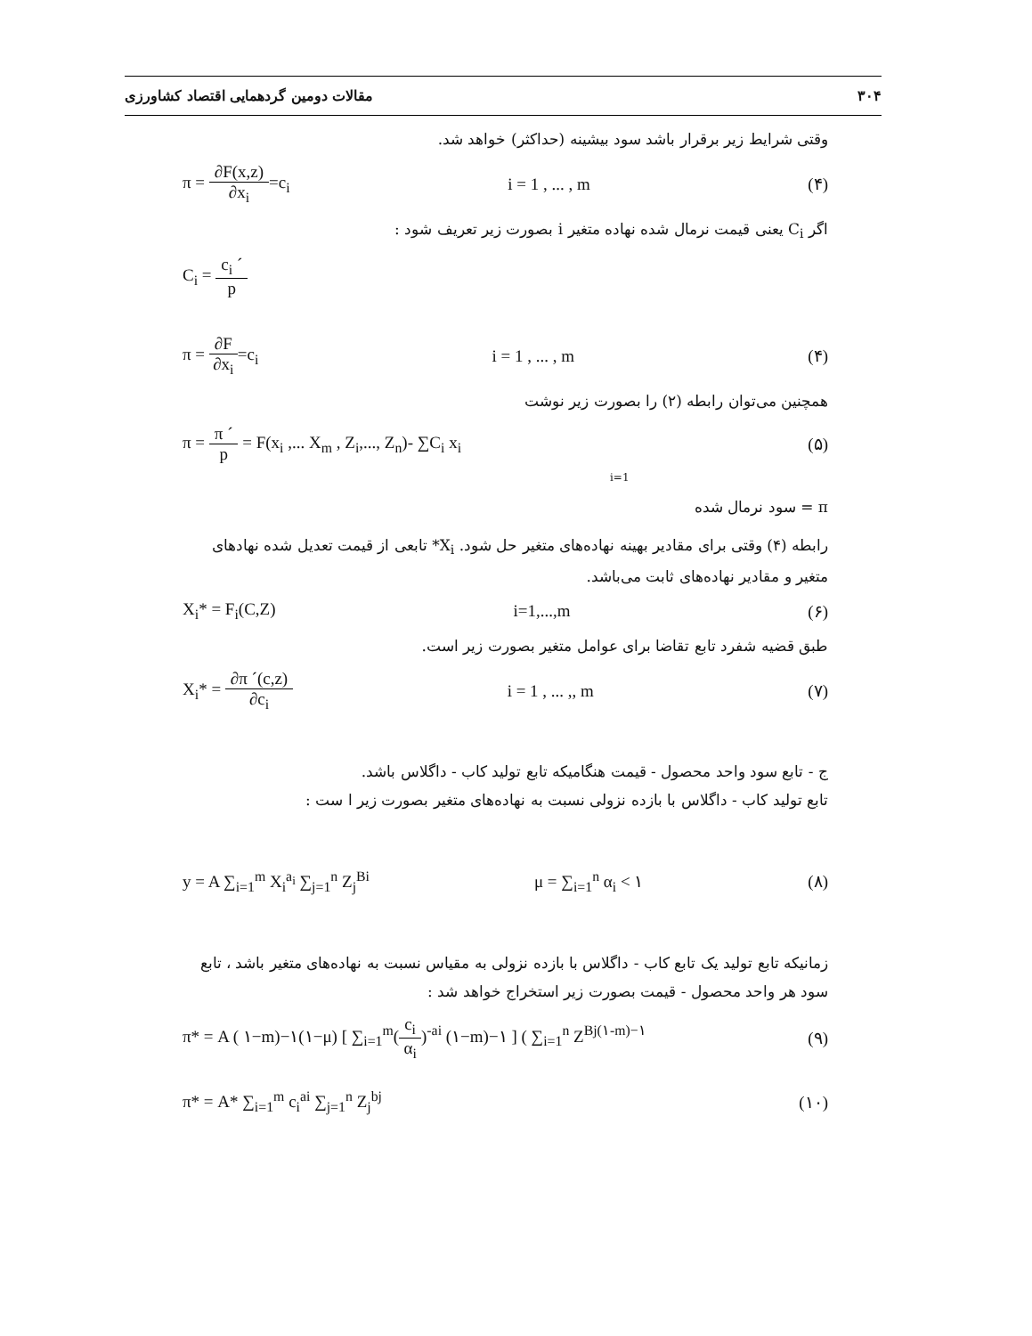۳۰۴ مقالات دومین گردهمایی اقتصاد کشاورزی
وقتی شرایط زیر برقرار باشد سود بیشینه (حداکثر) خواهد شد.
π = ∂F(x,z) ∂x<sub>i</sub>=c<sub>i</sub> i = 1 , ... , m (۴)
اگر C<sub>i</sub> یعنی قیمت نرمال شده نهاده متغیر i بصورت زیر تعریف شود :
C<sub>i</sub> = c<sub>i</sub> ´ p
π = ∂F ∂x<sub>i</sub>=c<sub>i</sub> i = 1 , ... , m (۴)
همچنین می‌توان رابطه (۲) را بصورت زیر نوشت
π = π ´ p = F(x<sub>i</sub> ,... X<sub>m</sub> , Z<sub>i</sub>,..., Z<sub>n</sub>)- ∑C<sub>i</sub> x<sub>i</sub> (۵)
i=1
π = سود نرمال شده
رابطه (۴) وقتی برای مقادیر بهینه نهاده‌های متغیر حل شود. X<sub>i</sub>* تابعی از قیمت تعدیل شده نهادهای متغیر و مقادیر نهاده‌های ثابت می‌باشد.
X<sub>i</sub>* = F<sub>i</sub>(C,Z) i=1,...,m (۶)
طبق قضیه شفرد تابع تقاضا برای عوامل متغیر بصورت زیر است.
X<sub>i</sub>* = ∂π ´(c,z) ∂c<sub>i</sub> i = 1 , ... ,, m (۷)
ج - تابع سود واحد محصول - قیمت هنگامیکه تابع تولید کاب - داگلاس باشد.
تابع تولید کاب - داگلاس با بازده نزولی نسبت به نهاده‌های متغیر بصورت زیر ا ست :
y = A ∑<sub>i=1</sub><sup>m</sup> X<sub>i</sub><sup>a<sub>i</sub></sup> ∑<sub>j=1</sub><sup>n</sup> Z<sub>j</sub><sup>Bi</sup> μ = ∑<sub>i=1</sub><sup>n</sup> α<sub>i</sub> < ۱ (۸)
زمانیکه تابع تولید یک تابع کاب - داگلاس با بازده نزولی به مقیاس نسبت به نهاده‌های متغیر باشد ، تابع سود هر واحد محصول - قیمت بصورت زیر استخراج خواهد شد :
π* = A ( ۱−m)−۱(۱−μ) [ ∑<sub>i=1</sub><sup>m</sup>(c<sub>i</sub> α<sub>i</sub>)<sup>-ai</sup> (۱−m)−۱ ] ( ∑<sub>i=1</sub><sup>n</sup> Z<sup>Bj(۱-m)−۱</sup> (۹)
π* = A* ∑<sub>i=1</sub><sup>m</sup> c<sub>i</sub><sup>ai</sup> ∑<sub>j=1</sub><sup>n</sup> Z<sub>j</sub><sup>bj</sup> (۱۰)